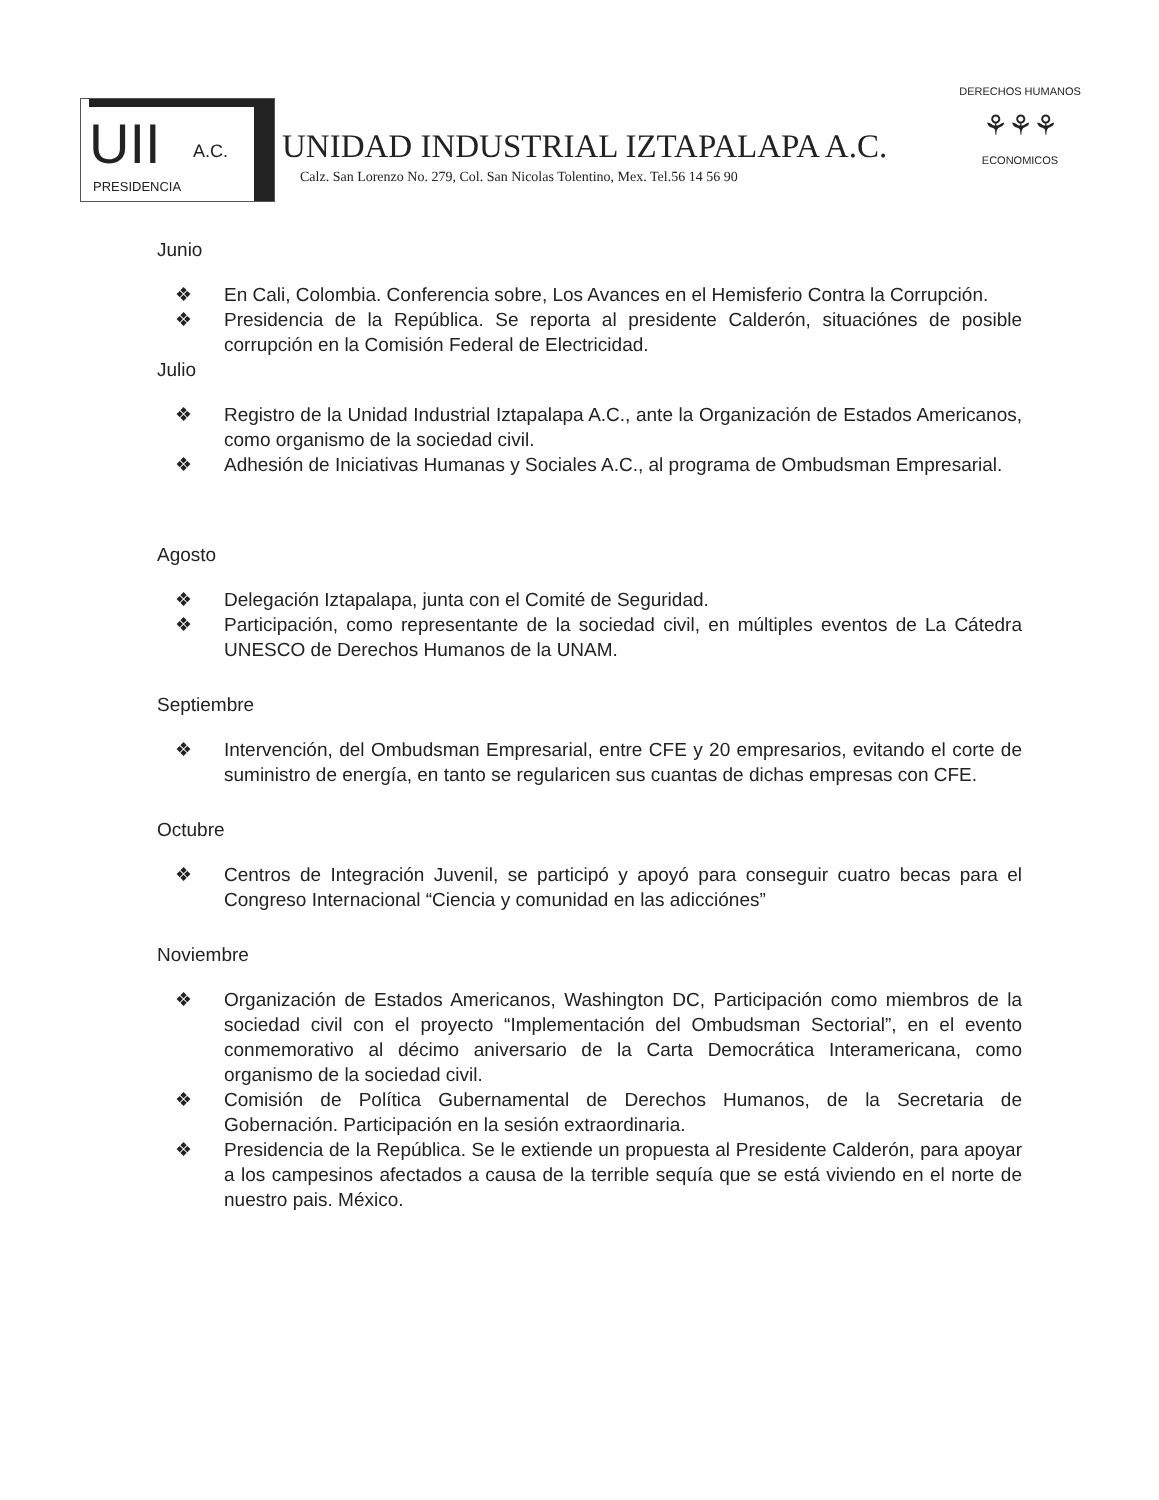UII A.C.
PRESIDENCIA
UNIDAD INDUSTRIAL IZTAPALAPA A.C.
Calz. San Lorenzo No. 279, Col. San Nicolas Tolentino, Mex. Tel.56 14 56 90
DERECHOS HUMANOS
⚘⚘⚘
ECONOMICOS
Junio
❖ En Cali, Colombia. Conferencia sobre, Los Avances en el Hemisferio Contra la Corrupción.
❖ Presidencia de la República. Se reporta al presidente Calderón, situaciónes de posible corrupción en la Comisión Federal de Electricidad.
Julio
❖ Registro de la Unidad Industrial Iztapalapa A.C., ante la Organización de Estados Americanos, como organismo de la sociedad civil.
❖ Adhesión de Iniciativas Humanas y Sociales A.C., al programa de Ombudsman Empresarial.
Agosto
❖ Delegación Iztapalapa, junta con el Comité de Seguridad.
❖ Participación, como representante de la sociedad civil, en múltiples eventos de La Cátedra UNESCO de Derechos Humanos de la UNAM.
Septiembre
❖ Intervención, del Ombudsman Empresarial, entre CFE y 20 empresarios, evitando el corte de suministro de energía, en tanto se regularicen sus cuantas de dichas empresas con CFE.
Octubre
❖ Centros de Integración Juvenil, se participó y apoyó para conseguir cuatro becas para el Congreso Internacional “Ciencia y comunidad en las adicciónes”
Noviembre
❖ Organización de Estados Americanos, Washington DC, Participación como miembros de la sociedad civil con el proyecto “Implementación del Ombudsman Sectorial”, en el evento conmemorativo al décimo aniversario de la Carta Democrática Interamericana, como organismo de la sociedad civil.
❖ Comisión de Política Gubernamental de Derechos Humanos, de la Secretaria de Gobernación. Participación en la sesión extraordinaria.
❖ Presidencia de la República. Se le extiende un propuesta al Presidente Calderón, para apoyar a los campesinos afectados a causa de la terrible sequía que se está viviendo en el norte de nuestro pais. México.